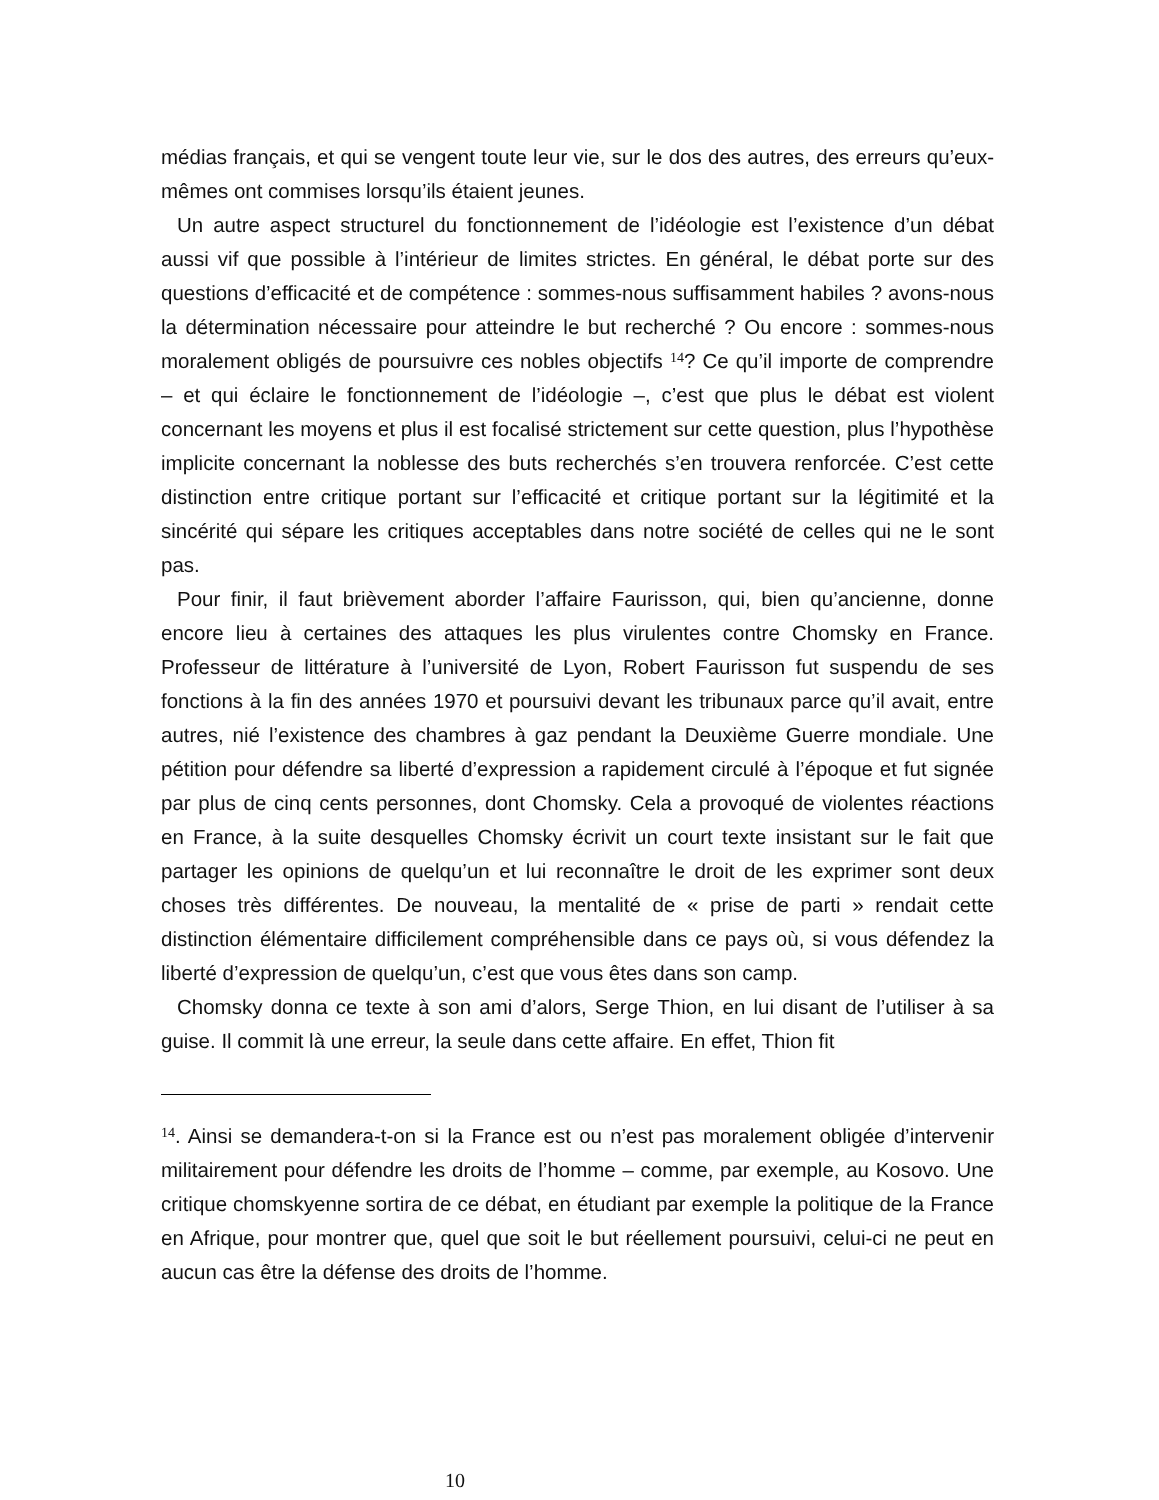médias français, et qui se vengent toute leur vie, sur le dos des autres, des erreurs qu’eux-mêmes ont commises lorsqu’ils étaient jeunes.
Un autre aspect structurel du fonctionnement de l’idéologie est l’existence d’un débat aussi vif que possible à l’intérieur de limites strictes. En général, le débat porte sur des questions d’efficacité et de compétence : sommes-nous suffisamment habiles ? avons-nous la détermination nécessaire pour atteindre le but recherché ? Ou encore : sommes-nous moralement obligés de poursuivre ces nobles objectifs <sup>14</sup>? Ce qu’il importe de comprendre – et qui éclaire le fonctionnement de l’idéologie –, c’est que plus le débat est violent concernant les moyens et plus il est focalisé strictement sur cette question, plus l’hypothèse implicite concernant la noblesse des buts recherchés s’en trouvera renforcée. C’est cette distinction entre critique portant sur l’efficacité et critique portant sur la légitimité et la sincérité qui sépare les critiques acceptables dans notre société de celles qui ne le sont pas.
Pour finir, il faut brièvement aborder l’affaire Faurisson, qui, bien qu’ancienne, donne encore lieu à certaines des attaques les plus virulentes contre Chomsky en France. Professeur de littérature à l’université de Lyon, Robert Faurisson fut suspendu de ses fonctions à la fin des années 1970 et poursuivi devant les tribunaux parce qu’il avait, entre autres, nié l’existence des chambres à gaz pendant la Deuxième Guerre mondiale. Une pétition pour défendre sa liberté d’expression a rapidement circulé à l’époque et fut signée par plus de cinq cents personnes, dont Chomsky. Cela a provoqué de violentes réactions en France, à la suite desquelles Chomsky écrivit un court texte insistant sur le fait que partager les opinions de quelqu’un et lui reconnaître le droit de les exprimer sont deux choses très différentes. De nouveau, la mentalité de « prise de parti » rendait cette distinction élémentaire difficilement compréhensible dans ce pays où, si vous défendez la liberté d’expression de quelqu’un, c’est que vous êtes dans son camp.
Chomsky donna ce texte à son ami d’alors, Serge Thion, en lui disant de l’utiliser à sa guise. Il commit là une erreur, la seule dans cette affaire. En effet, Thion fit
<sup>14</sup>. Ainsi se demandera-t-on si la France est ou n’est pas moralement obligée d’intervenir militairement pour défendre les droits de l’homme – comme, par exemple, au Kosovo. Une critique chomskyenne sortira de ce débat, en étudiant par exemple la politique de la France en Afrique, pour montrer que, quel que soit le but réellement poursuivi, celui-ci ne peut en aucun cas être la défense des droits de l’homme.
10